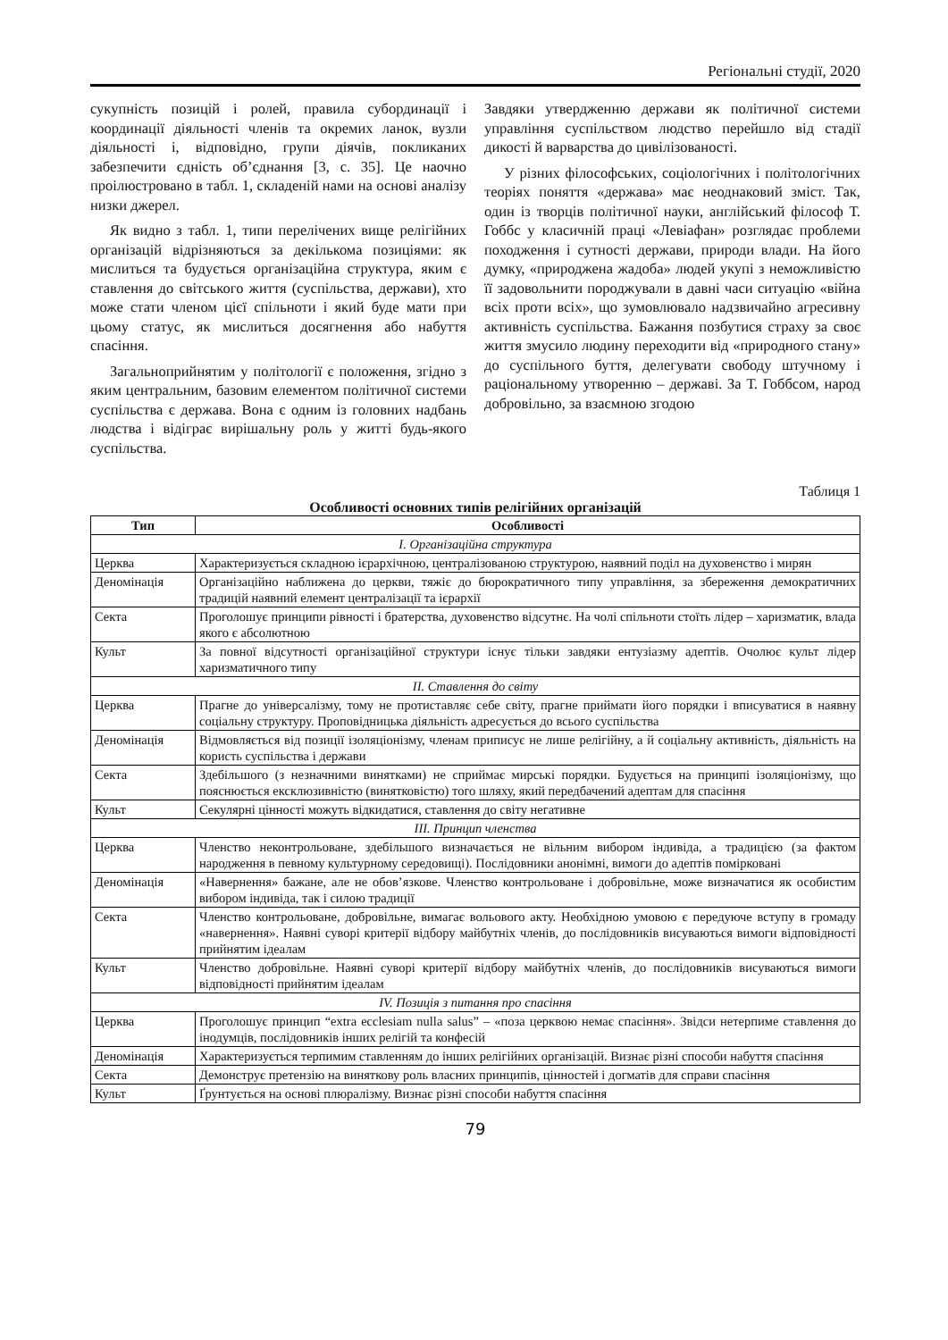Регіональні студії, 2020
сукупність позицій і ролей, правила субординації і координації діяльності членів та окремих ланок, вузли діяльності і, відповідно, групи діячів, покликаних забезпечити єдність об’єднання [3, с. 35]. Це наочно проілюстровано в табл. 1, складеній нами на основі аналізу низки джерел.
Як видно з табл. 1, типи перелічених вище релігійних організацій відрізняються за декількома позиціями: як мислиться та будується організаційна структура, яким є ставлення до світського життя (суспільства, держави), хто може стати членом цієї спільноти і який буде мати при цьому статус, як мислиться досягнення або набуття спасіння.
Загальноприйнятим у політології є положення, згідно з яким центральним, базовим елементом політичної системи суспільства є держава. Вона є одним із головних надбань людства і відіграє вирішальну роль у житті будь-якого суспільства.
Завдяки утвердженню держави як політичної системи управління суспільством людство перейшло від стадії дикості й варварства до цивілізованості.
У різних філософських, соціологічних і політологічних теоріях поняття «держава» має неоднаковий зміст. Так, один із творців політичної науки, англійський філософ Т. Гоббс у класичній праці «Левіафан» розглядає проблеми походження і сутності держави, природи влади. На його думку, «природжена жадоба» людей укупі з неможливістю її задовольнити породжували в давні часи ситуацію «війна всіх проти всіх», що зумовлювало надзвичайно агресивну активність суспільства. Бажання позбутися страху за своє життя змусило людину переходити від «природного стану» до суспільного буття, делегувати свободу штучному і раціональному утворенню – державі. За Т. Гоббсом, народ добровільно, за взаємною згодою
Таблиця 1
Особливості основних типів релігійних організацій
| Тип | Особливості |
| --- | --- |
| I. Організаційна структура | |
| Церква | Характеризується складною ієрархічною, централізованою структурою, наявний поділ на духовенство і мирян |
| Деномінація | Організаційно наближена до церкви, тяжіє до бюрократичного типу управління, за збереження демократичних традицій наявний елемент централізації та ієрархії |
| Секта | Проголошує принципи рівності і братерства, духовенство відсутнє. На чолі спільноти стоїть лідер – харизматик, влада якого є абсолютною |
| Культ | За повної відсутності організаційної структури існує тільки завдяки ентузіазму адептів. Очолює культ лідер харизматичного типу |
| II. Ставлення до світу | |
| Церква | Прагне до універсалізму, тому не протиставляє себе світу, прагне приймати його порядки і вписуватися в наявну соціальну структуру. Проповідницька діяльність адресується до всього суспільства |
| Деномінація | Відмовляється від позиції ізоляціонізму, членам приписує не лише релігійну, а й соціальну активність, діяльність на користь суспільства і держави |
| Секта | Здебільшого (з незначними винятками) не сприймає мирські порядки. Будується на принципі ізоляціонізму, що пояснюється ексклюзивністю (винятковістю) того шляху, який передбачений адептам для спасіння |
| Культ | Секулярні цінності можуть відкидатися, ставлення до світу негативне |
| III. Принцип членства | |
| Церква | Членство неконтрольоване, здебільшого визначається не вільним вибором індивіда, а традицією (за фактом народження в певному культурному середовищі). Послідовники анонімні, вимоги до адептів помірковані |
| Деномінація | «Навернення» бажане, але не обов’язкове. Членство контрольоване і добровільне, може визначатися як особистим вибором індивіда, так і силою традиції |
| Секта | Членство контрольоване, добровільне, вимагає вольового акту. Необхідною умовою є передуюче вступу в громаду «навернення». Наявні суворі критерії відбору майбутніх членів, до послідовників висуваються вимоги відповідності прийнятим ідеалам |
| Культ | Членство добровільне. Наявні суворі критерії відбору майбутніх членів, до послідовників висуваються вимоги відповідності прийнятим ідеалам |
| IV. Позиція з питання про спасіння | |
| Церква | Проголошує принцип “extra ecclesiam nulla salus” – «поза церквою немає спасіння». Звідси нетерпиме ставлення до інодумців, послідовників інших релігій та конфесій |
| Деномінація | Характеризується терпимим ставленням до інших релігійних організацій. Визнає різні способи набуття спасіння |
| Секта | Демонструє претензію на виняткову роль власних принципів, цінностей і догматів для справи спасіння |
| Культ | Ґрунтується на основі плюралізму. Визнає різні способи набуття спасіння |
79